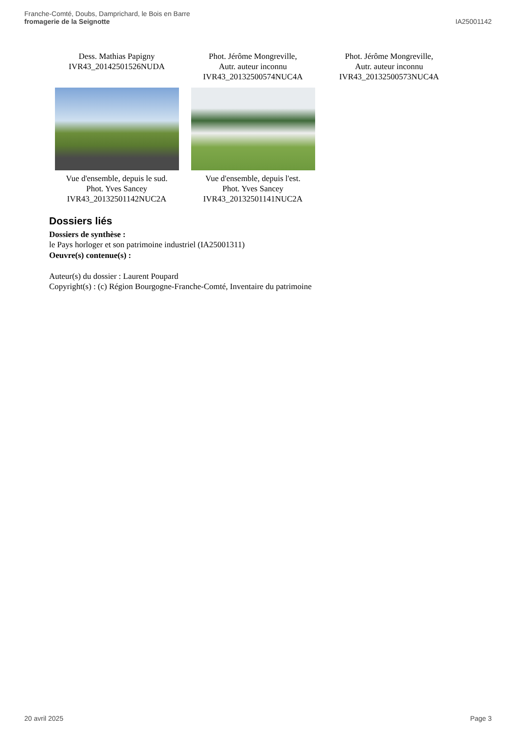Franche-Comté, Doubs, Damprichard, le Bois en Barre
fromagerie de la Seignotte
IA25001142
Dess. Mathias Papigny
IVR43_20142501526NUDA
Phot. Jérôme Mongreville,
Autr. auteur inconnu
IVR43_20132500574NUC4A
Phot. Jérôme Mongreville,
Autr. auteur inconnu
IVR43_20132500573NUC4A
Vue d'ensemble, depuis le sud.
Phot. Yves Sancey
IVR43_20132501142NUC2A
Vue d'ensemble, depuis l'est.
Phot. Yves Sancey
IVR43_20132501141NUC2A
Dossiers liés
Dossiers de synthèse :
le Pays horloger et son patrimoine industriel (IA25001311)
Oeuvre(s) contenue(s) :
Auteur(s) du dossier : Laurent Poupard
Copyright(s) : (c) Région Bourgogne-Franche-Comté, Inventaire du patrimoine
20 avril 2025 Page 3